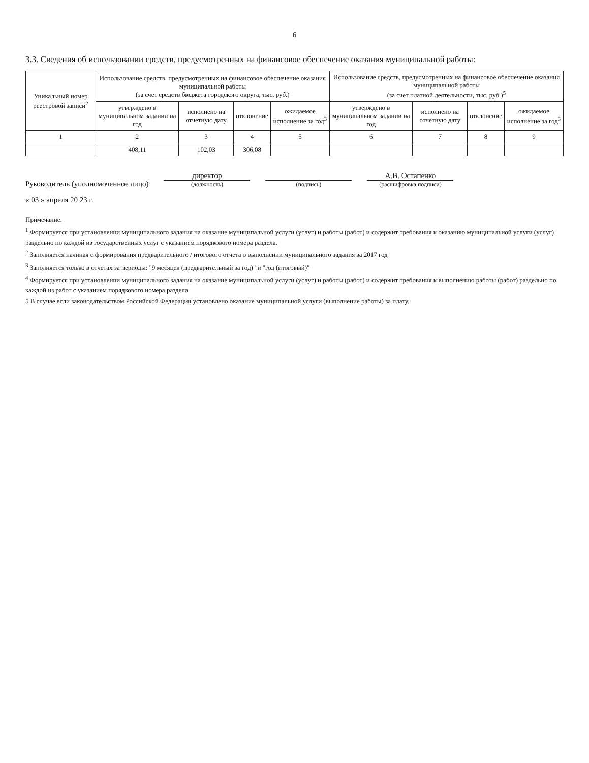6
3.3. Сведения об использовании средств, предусмотренных на финансовое обеспечение оказания муниципальной работы:
| Уникальный номер реестровой записи<sup>2</sup> | Использование средств, предусмотренных на финансовое обеспечение оказания муниципальной работы (за счет средств бюджета городского округа, тыс. руб.) | | | | Использование средств, предусмотренных на финансовое обеспечение оказания муниципальной работы (за счет платной деятельности, тыс. руб.)<sup>5</sup> | | | |
| --- | --- | --- | --- | --- | --- | --- | --- | --- |
| | утверждено в муниципальном задании на год | исполнено на отчетную дату | отклонение | ожидаемое исполнение за год<sup>3</sup> | утверждено в муниципальном задании на год | исполнено на отчетную дату | отклонение | ожидаемое исполнение за год<sup>3</sup> |
| 1 | 2 | 3 | 4 | 5 | 6 | 7 | 8 | 9 |
| | 408,11 | 102,03 | 306,08 | | | | | |
Руководитель (уполномоченное лицо)
директор
(должность)
(подпись)
А.В. Остапенко
(расшифровка подписи)
« 03 » апреля 20 23 г.
Примечание.
<sup>1</sup> Формируется при установлении муниципального задания на оказание муниципальной услуги (услуг) и работы (работ) и содержит требования к оказанию муниципальной услуги (услуг) раздельно по каждой из государственных услуг с указанием порядкового номера раздела.
<sup>2</sup> Заполняется начиная с формирования предварительного / итогового отчета о выполнении муниципального задания за 2017 год
<sup>3</sup> Заполняется только в отчетах за периоды: "9 месяцев (предварительный за год)" и "год (итоговый)"
<sup>4</sup> Формируется при установлении муниципального задания на оказание муниципальной услуги (услуг) и работы (работ) и содержит требования к выполнению работы (работ) раздельно по каждой из работ с указанием порядкового номера раздела.
5 В случае если законодательством Российской Федерации установлено оказание муниципальной услуги (выполнение работы) за плату.